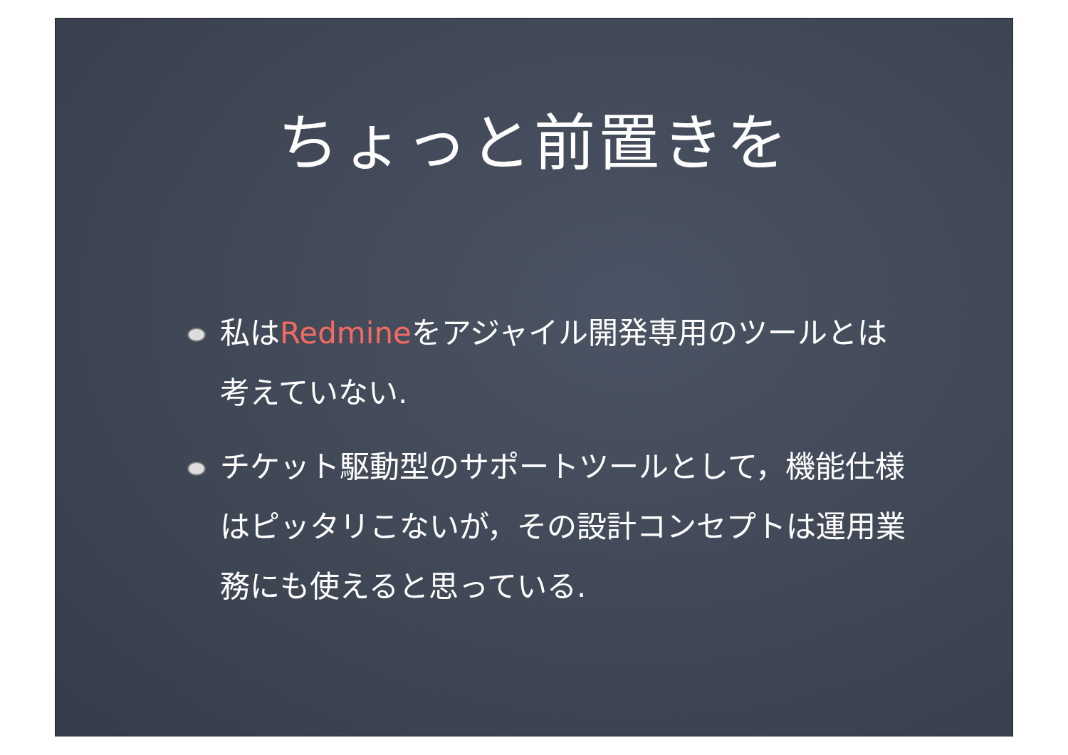ちょっと前置きを
私はRedmineをアジャイル開発専用のツールとは考えていない.
チケット駆動型のサポートツールとして，機能仕様はピッタリこないが，その設計コンセプトは運用業務にも使えると思っている.